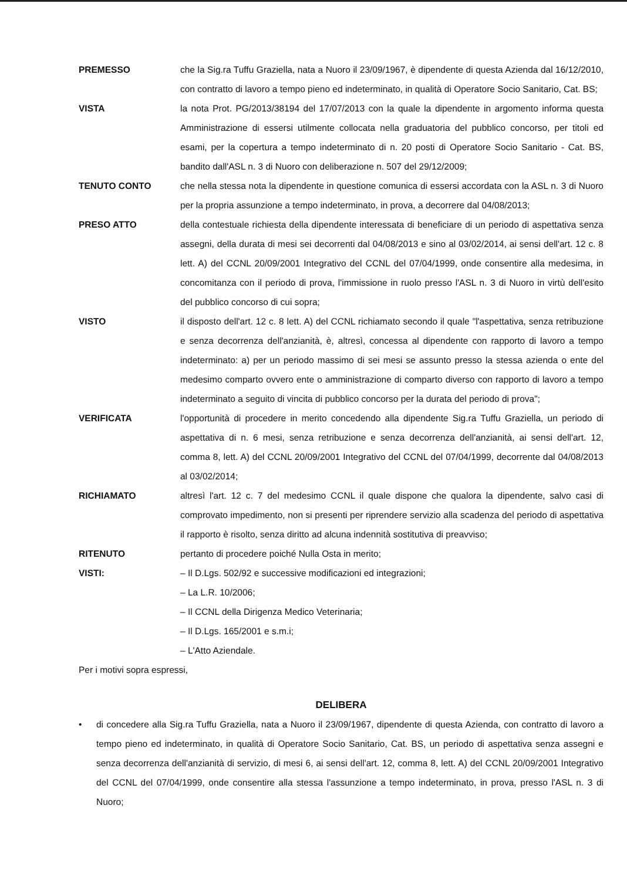PREMESSO che la Sig.ra Tuffu Graziella, nata a Nuoro il 23/09/1967, è dipendente di questa Azienda dal 16/12/2010, con contratto di lavoro a tempo pieno ed indeterminato, in qualità di Operatore Socio Sanitario, Cat. BS;
VISTA la nota Prot. PG/2013/38194 del 17/07/2013 con la quale la dipendente in argomento informa questa Amministrazione di essersi utilmente collocata nella graduatoria del pubblico concorso, per titoli ed esami, per la copertura a tempo indeterminato di n. 20 posti di Operatore Socio Sanitario - Cat. BS, bandito dall'ASL n. 3 di Nuoro con deliberazione n. 507 del 29/12/2009;
TENUTO CONTO che nella stessa nota la dipendente in questione comunica di essersi accordata con la ASL n. 3 di Nuoro per la propria assunzione a tempo indeterminato, in prova, a decorrere dal 04/08/2013;
PRESO ATTO della contestuale richiesta della dipendente interessata di beneficiare di un periodo di aspettativa senza assegni, della durata di mesi sei decorrenti dal 04/08/2013 e sino al 03/02/2014, ai sensi dell'art. 12 c. 8 lett. A) del CCNL 20/09/2001 Integrativo del CCNL del 07/04/1999, onde consentire alla medesima, in concomitanza con il periodo di prova, l'immissione in ruolo presso l'ASL n. 3 di Nuoro in virtù dell'esito del pubblico concorso di cui sopra;
VISTO il disposto dell'art. 12 c. 8 lett. A) del CCNL richiamato secondo il quale "l'aspettativa, senza retribuzione e senza decorrenza dell'anzianità, è, altresì, concessa al dipendente con rapporto di lavoro a tempo indeterminato: a) per un periodo massimo di sei mesi se assunto presso la stessa azienda o ente del medesimo comparto ovvero ente o amministrazione di comparto diverso con rapporto di lavoro a tempo indeterminato a seguito di vincita di pubblico concorso per la durata del periodo di prova";
VERIFICATA l'opportunità di procedere in merito concedendo alla dipendente Sig.ra Tuffu Graziella, un periodo di aspettativa di n. 6 mesi, senza retribuzione e senza decorrenza dell'anzianità, ai sensi dell'art. 12, comma 8, lett. A) del CCNL 20/09/2001 Integrativo del CCNL del 07/04/1999, decorrente dal 04/08/2013 al 03/02/2014;
RICHIAMATO altresì l'art. 12 c. 7 del medesimo CCNL il quale dispone che qualora la dipendente, salvo casi di comprovato impedimento, non si presenti per riprendere servizio alla scadenza del periodo di aspettativa il rapporto è risolto, senza diritto ad alcuna indennità sostitutiva di preavviso;
RITENUTO pertanto di procedere poiché Nulla Osta in merito;
VISTI:
– Il D.Lgs. 502/92 e successive modificazioni ed integrazioni;
– La L.R. 10/2006;
– Il CCNL della Dirigenza Medico Veterinaria;
– Il D.Lgs. 165/2001 e s.m.i;
– L'Atto Aziendale.
Per i motivi sopra espressi,
DELIBERA
• di concedere alla Sig.ra Tuffu Graziella, nata a Nuoro il 23/09/1967, dipendente di questa Azienda, con contratto di lavoro a tempo pieno ed indeterminato, in qualità di Operatore Socio Sanitario, Cat. BS, un periodo di aspettativa senza assegni e senza decorrenza dell'anzianità di servizio, di mesi 6, ai sensi dell'art. 12, comma 8, lett. A) del CCNL 20/09/2001 Integrativo del CCNL del 07/04/1999, onde consentire alla stessa l'assunzione a tempo indeterminato, in prova, presso l'ASL n. 3 di Nuoro;